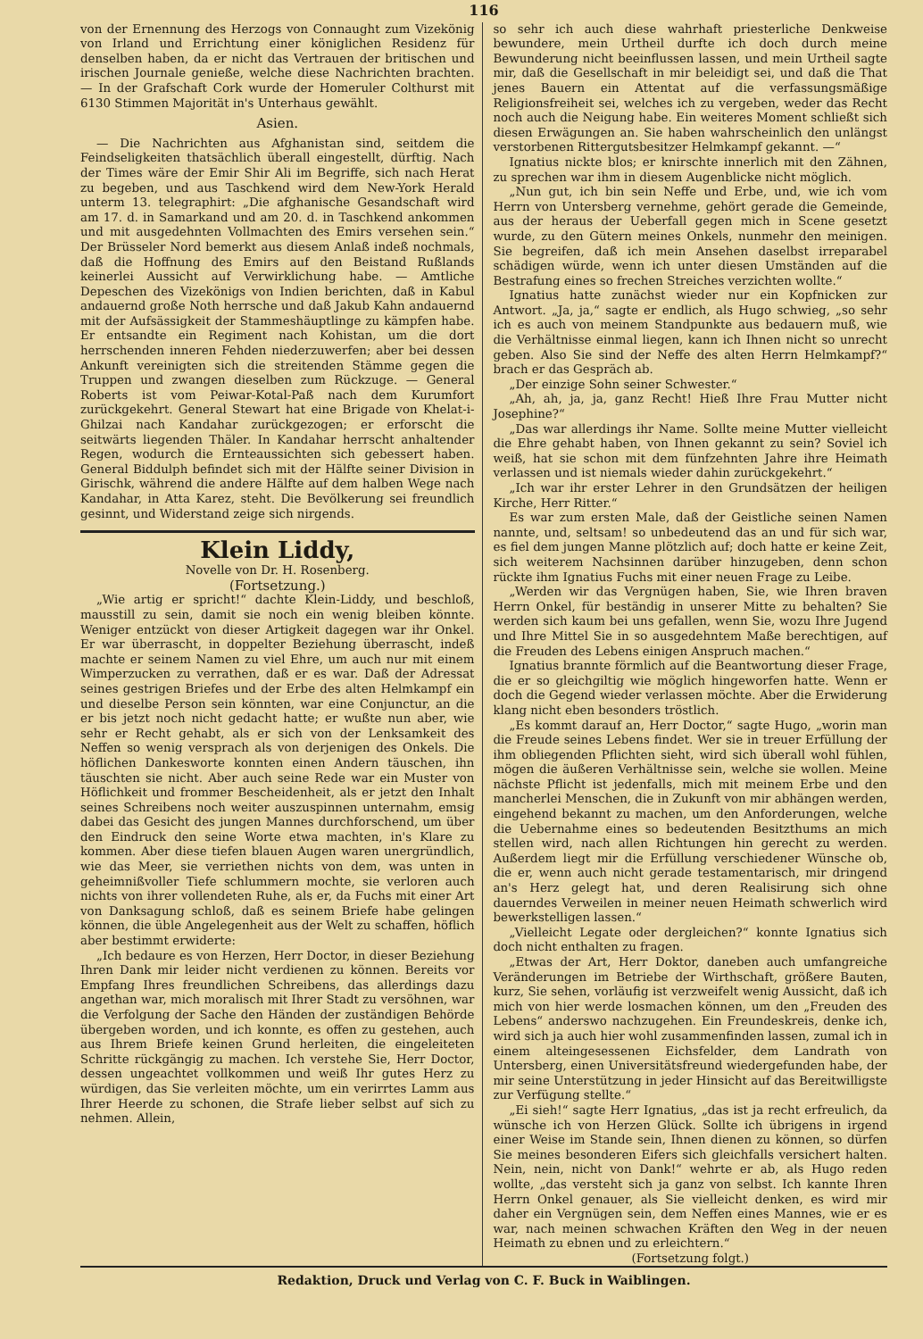116
von der Ernennung des Herzogs von Connaught zum Vizekönig von Irland und Errichtung einer königlichen Residenz für denselben haben, da er nicht das Vertrauen der britischen und irischen Journale genieße, welche diese Nachrichten brachten. — In der Grafschaft Cork wurde der Homeruler Colthurst mit 6130 Stimmen Majorität in's Unterhaus gewählt.
Asien.
— Die Nachrichten aus Afghanistan sind, seitdem die Feindseligkeiten thatsächlich überall eingestellt, dürftig. Nach der Times wäre der Emir Shir Ali im Begriffe, sich nach Herat zu begeben, und aus Taschkend wird dem New-York Herald unterm 13. telegraphirt: „Die afghanische Gesandschaft wird am 17. d. in Samarkand und am 20. d. in Taschkend ankommen und mit ausgedehnten Vollmachten des Emirs versehen sein.“ Der Brüsseler Nord bemerkt aus diesem Anlaß indeß nochmals, daß die Hoffnung des Emirs auf den Beistand Rußlands keinerlei Aussicht auf Verwirklichung habe. — Amtliche Depeschen des Vizekönigs von Indien berichten, daß in Kabul andauernd große Noth herrsche und daß Jakub Kahn andauernd mit der Aufsässigkeit der Stammeshäuptlinge zu kämpfen habe. Er entsandte ein Regiment nach Kohistan, um die dort herrschenden inneren Fehden niederzuwerfen; aber bei dessen Ankunft vereinigten sich die streitenden Stämme gegen die Truppen und zwangen dieselben zum Rückzuge. — General Roberts ist vom Peiwar-Kotal-Paß nach dem Kurumfort zurückgekehrt. General Stewart hat eine Brigade von Khelat-i-Ghilzai nach Kandahar zurückgezogen; er erforscht die seitwärts liegenden Thäler. In Kandahar herrscht anhaltender Regen, wodurch die Ernteaussichten sich gebessert haben. General Biddulph befindet sich mit der Hälfte seiner Division in Girischk, während die andere Hälfte auf dem halben Wege nach Kandahar, in Atta Karez, steht. Die Bevölkerung sei freundlich gesinnt, und Widerstand zeige sich nirgends.
Klein Liddy,
Novelle von Dr. H. Rosenberg.
(Fortsetzung.)
„Wie artig er spricht!“ dachte Klein-Liddy, und beschloß, mausstill zu sein, damit sie noch ein wenig bleiben könnte. Weniger entzückt von dieser Artigkeit dagegen war ihr Onkel. Er war überrascht, in doppelter Beziehung überrascht, indeß machte er seinem Namen zu viel Ehre, um auch nur mit einem Wimperzucken zu verrathen, daß er es war. Daß der Adressat seines gestrigen Briefes und der Erbe des alten Helmkampf ein und dieselbe Person sein könnten, war eine Conjunctur, an die er bis jetzt noch nicht gedacht hatte; er wußte nun aber, wie sehr er Recht gehabt, als er sich von der Lenksamkeit des Neffen so wenig versprach als von derjenigen des Onkels. Die höflichen Dankesworte konnten einen Andern täuschen, ihn täuschten sie nicht. Aber auch seine Rede war ein Muster von Höflichkeit und frommer Bescheidenheit, als er jetzt den Inhalt seines Schreibens noch weiter auszuspinnen unternahm, emsig dabei das Gesicht des jungen Mannes durchforschend, um über den Eindruck den seine Worte etwa machten, in's Klare zu kommen. Aber diese tiefen blauen Augen waren unergründlich, wie das Meer, sie verriethen nichts von dem, was unten in geheimnißvoller Tiefe schlummern mochte, sie verloren auch nichts von ihrer vollendeten Ruhe, als er, da Fuchs mit einer Art von Danksagung schloß, daß es seinem Briefe habe gelingen können, die üble Angelegenheit aus der Welt zu schaffen, höflich aber bestimmt erwiderte:
„Ich bedaure es von Herzen, Herr Doctor, in dieser Beziehung Ihren Dank mir leider nicht verdienen zu können. Bereits vor Empfang Ihres freundlichen Schreibens, das allerdings dazu angethan war, mich moralisch mit Ihrer Stadt zu versöhnen, war die Verfolgung der Sache den Händen der zuständigen Behörde übergeben worden, und ich konnte, es offen zu gestehen, auch aus Ihrem Briefe keinen Grund herleiten, die eingeleiteten Schritte rückgängig zu machen. Ich verstehe Sie, Herr Doctor, dessen ungeachtet vollkommen und weiß Ihr gutes Herz zu würdigen, das Sie verleiten möchte, um ein verirrtes Lamm aus Ihrer Heerde zu schonen, die Strafe lieber selbst auf sich zu nehmen. Allein,
so sehr ich auch diese wahrhaft priesterliche Denkweise bewundere, mein Urtheil durfte ich doch durch meine Bewunderung nicht beeinflussen lassen, und mein Urtheil sagte mir, daß die Gesellschaft in mir beleidigt sei, und daß die That jenes Bauern ein Attentat auf die verfassungsmäßige Religionsfreiheit sei, welches ich zu vergeben, weder das Recht noch auch die Neigung habe. Ein weiteres Moment schließt sich diesen Erwägungen an. Sie haben wahrscheinlich den unlängst verstorbenen Rittergutsbesitzer Helmkampf gekannt. —“
Ignatius nickte blos; er knirschte innerlich mit den Zähnen, zu sprechen war ihm in diesem Augenblicke nicht möglich.
„Nun gut, ich bin sein Neffe und Erbe, und, wie ich vom Herrn von Untersberg vernehme, gehört gerade die Gemeinde, aus der heraus der Ueberfall gegen mich in Scene gesetzt wurde, zu den Gütern meines Onkels, nunmehr den meinigen. Sie begreifen, daß ich mein Ansehen daselbst irreparabel schädigen würde, wenn ich unter diesen Umständen auf die Bestrafung eines so frechen Streiches verzichten wollte.“
Ignatius hatte zunächst wieder nur ein Kopfnicken zur Antwort. „Ja, ja,“ sagte er endlich, als Hugo schwieg, „so sehr ich es auch von meinem Standpunkte aus bedauern muß, wie die Verhältnisse einmal liegen, kann ich Ihnen nicht so unrecht geben. Also Sie sind der Neffe des alten Herrn Helmkampf?“ brach er das Gespräch ab.
„Der einzige Sohn seiner Schwester.“
„Ah, ah, ja, ja, ganz Recht! Hieß Ihre Frau Mutter nicht Josephine?“
„Das war allerdings ihr Name. Sollte meine Mutter vielleicht die Ehre gehabt haben, von Ihnen gekannt zu sein? Soviel ich weiß, hat sie schon mit dem fünfzehnten Jahre ihre Heimath verlassen und ist niemals wieder dahin zurückgekehrt.“
„Ich war ihr erster Lehrer in den Grundsätzen der heiligen Kirche, Herr Ritter.“
Es war zum ersten Male, daß der Geistliche seinen Namen nannte, und, seltsam! so unbedeutend das an und für sich war, es fiel dem jungen Manne plötzlich auf; doch hatte er keine Zeit, sich weiterem Nachsinnen darüber hinzugeben, denn schon rückte ihm Ignatius Fuchs mit einer neuen Frage zu Leibe.
„Werden wir das Vergnügen haben, Sie, wie Ihren braven Herrn Onkel, für beständig in unserer Mitte zu behalten? Sie werden sich kaum bei uns gefallen, wenn Sie, wozu Ihre Jugend und Ihre Mittel Sie in so ausgedehntem Maße berechtigen, auf die Freuden des Lebens einigen Anspruch machen.“
Ignatius brannte förmlich auf die Beantwortung dieser Frage, die er so gleichgiltig wie möglich hingeworfen hatte. Wenn er doch die Gegend wieder verlassen möchte. Aber die Erwiderung klang nicht eben besonders tröstlich.
„Es kommt darauf an, Herr Doctor,“ sagte Hugo, „worin man die Freude seines Lebens findet. Wer sie in treuer Erfüllung der ihm obliegenden Pflichten sieht, wird sich überall wohl fühlen, mögen die äußeren Verhältnisse sein, welche sie wollen. Meine nächste Pflicht ist jedenfalls, mich mit meinem Erbe und den mancherlei Menschen, die in Zukunft von mir abhängen werden, eingehend bekannt zu machen, um den Anforderungen, welche die Uebernahme eines so bedeutenden Besitzthums an mich stellen wird, nach allen Richtungen hin gerecht zu werden. Außerdem liegt mir die Erfüllung verschiedener Wünsche ob, die er, wenn auch nicht gerade testamentarisch, mir dringend an's Herz gelegt hat, und deren Realisirung sich ohne dauerndes Verweilen in meiner neuen Heimath schwerlich wird bewerkstelligen lassen.“
„Vielleicht Legate oder dergleichen?“ konnte Ignatius sich doch nicht enthalten zu fragen.
„Etwas der Art, Herr Doktor, daneben auch umfangreiche Veränderungen im Betriebe der Wirthschaft, größere Bauten, kurz, Sie sehen, vorläufig ist verzweifelt wenig Aussicht, daß ich mich von hier werde losmachen können, um den „Freuden des Lebens“ anderswo nachzugehen. Ein Freundeskreis, denke ich, wird sich ja auch hier wohl zusammenfinden lassen, zumal ich in einem alteingesessenen Eichsfelder, dem Landrath von Untersberg, einen Universitätsfreund wiedergefunden habe, der mir seine Unterstützung in jeder Hinsicht auf das Bereitwilligste zur Verfügung stellte.“
„Ei sieh!“ sagte Herr Ignatius, „das ist ja recht erfreulich, da wünsche ich von Herzen Glück. Sollte ich übrigens in irgend einer Weise im Stande sein, Ihnen dienen zu können, so dürfen Sie meines besonderen Eifers sich gleichfalls versichert halten. Nein, nein, nicht von Dank!“ wehrte er ab, als Hugo reden wollte, „das versteht sich ja ganz von selbst. Ich kannte Ihren Herrn Onkel genauer, als Sie vielleicht denken, es wird mir daher ein Vergnügen sein, dem Neffen eines Mannes, wie er es war, nach meinen schwachen Kräften den Weg in der neuen Heimath zu ebnen und zu erleichtern.“
(Fortsetzung folgt.)
Redaktion, Druck und Verlag von C. F. Buck in Waiblingen.